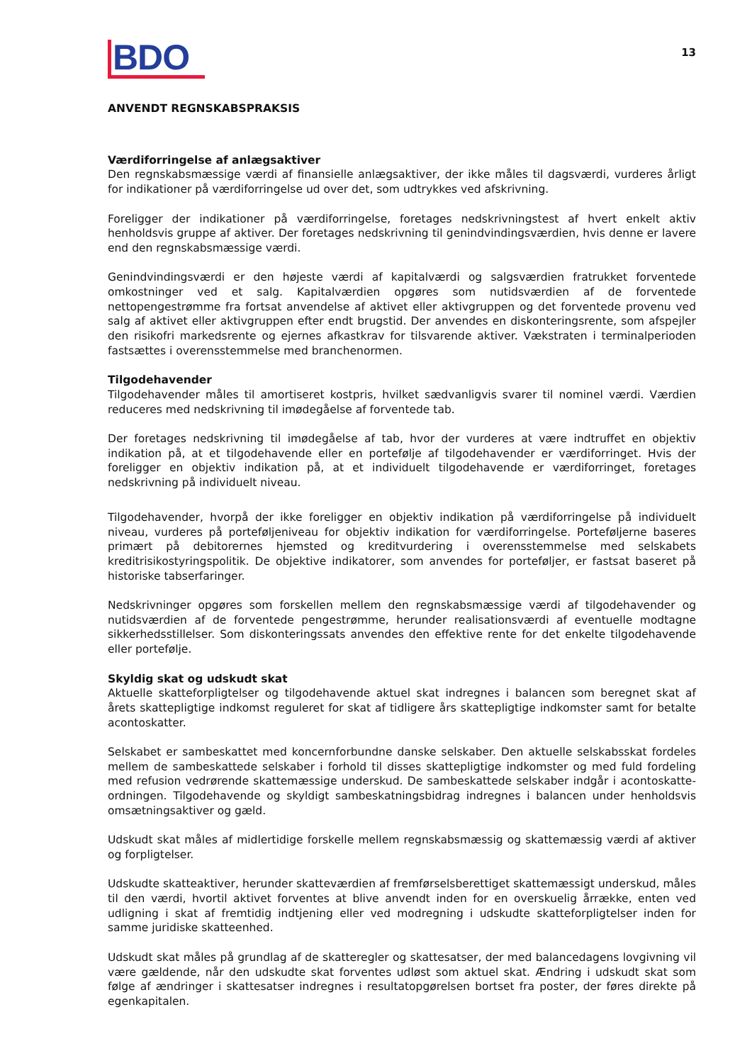BDO
13
ANVENDT REGNSKABSPRAKSIS
Værdiforringelse af anlægsaktiver
Den regnskabsmæssige værdi af finansielle anlægsaktiver, der ikke måles til dagsværdi, vurderes årligt for indikationer på værdiforringelse ud over det, som udtrykkes ved afskrivning.
Foreligger der indikationer på værdiforringelse, foretages nedskrivningstest af hvert enkelt aktiv henholdsvis gruppe af aktiver. Der foretages nedskrivning til genindvindingsværdien, hvis denne er lavere end den regnskabsmæssige værdi.
Genindvindingsværdi er den højeste værdi af kapitalværdi og salgsværdien fratrukket forventede omkostninger ved et salg. Kapitalværdien opgøres som nutidsværdien af de forventede nettopengestrømme fra fortsat anvendelse af aktivet eller aktivgruppen og det forventede provenu ved salg af aktivet eller aktivgruppen efter endt brugstid. Der anvendes en diskonteringsrente, som afspejler den risikofri markedsrente og ejernes afkastkrav for tilsvarende aktiver. Vækstraten i terminalperioden fastsættes i overensstemmelse med branchenormen.
Tilgodehavender
Tilgodehavender måles til amortiseret kostpris, hvilket sædvanligvis svarer til nominel værdi. Værdien reduceres med nedskrivning til imødegåelse af forventede tab.
Der foretages nedskrivning til imødegåelse af tab, hvor der vurderes at være indtruffet en objektiv indikation på, at et tilgodehavende eller en portefølje af tilgodehavender er værdiforringet. Hvis der foreligger en objektiv indikation på, at et individuelt tilgodehavende er værdiforringet, foretages nedskrivning på individuelt niveau.
Tilgodehavender, hvorpå der ikke foreligger en objektiv indikation på værdiforringelse på individuelt niveau, vurderes på porteføljeniveau for objektiv indikation for værdiforringelse. Porteføljerne baseres primært på debitorernes hjemsted og kreditvurdering i overensstemmelse med selskabets kreditrisikostyringspolitik. De objektive indikatorer, som anvendes for porteføljer, er fastsat baseret på historiske tabserfaringer.
Nedskrivninger opgøres som forskellen mellem den regnskabsmæssige værdi af tilgodehavender og nutidsværdien af de forventede pengestrømme, herunder realisationsværdi af eventuelle modtagne sikkerhedsstillelser. Som diskonteringssats anvendes den effektive rente for det enkelte tilgodehavende eller portefølje.
Skyldig skat og udskudt skat
Aktuelle skatteforpligtelser og tilgodehavende aktuel skat indregnes i balancen som beregnet skat af årets skattepligtige indkomst reguleret for skat af tidligere års skattepligtige indkomster samt for betalte acontoskatter.
Selskabet er sambeskattet med koncernforbundne danske selskaber. Den aktuelle selskabsskat fordeles mellem de sambeskattede selskaber i forhold til disses skattepligtige indkomster og med fuld fordeling med refusion vedrørende skattemæssige underskud. De sambeskattede selskaber indgår i acontoskatte-ordningen. Tilgodehavende og skyldigt sambeskatningsbidrag indregnes i balancen under henholdsvis omsætningsaktiver og gæld.
Udskudt skat måles af midlertidige forskelle mellem regnskabsmæssig og skattemæssig værdi af aktiver og forpligtelser.
Udskudte skatteaktiver, herunder skatteværdien af fremførselsberettiget skattemæssigt underskud, måles til den værdi, hvortil aktivet forventes at blive anvendt inden for en overskuelig årrække, enten ved udligning i skat af fremtidig indtjening eller ved modregning i udskudte skatteforpligtelser inden for samme juridiske skatteenhed.
Udskudt skat måles på grundlag af de skatteregler og skattesatser, der med balancedagens lovgivning vil være gældende, når den udskudte skat forventes udløst som aktuel skat. Ændring i udskudt skat som følge af ændringer i skattesatser indregnes i resultatopgørelsen bortset fra poster, der føres direkte på egenkapitalen.